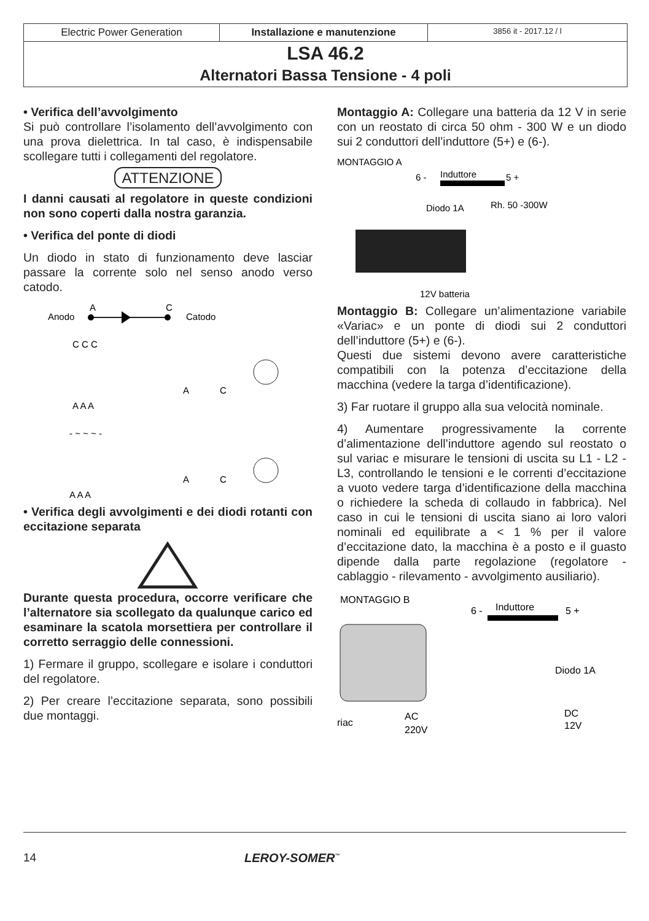Electric Power Generation Installazione e manutenzione
3856 it - 2017.12 / l
LSA 46.2
Alternatori Bassa Tensione - 4 poli
• Verifica dell’avvolgimento
Si può controllare l’isolamento dell’avvolgimento con una prova dielettrica. In tal caso, è indispensabile scollegare tutti i collegamenti del regolatore.
ATTENZIONE
I danni causati al regolatore in queste condizioni non sono coperti dalla nostra garanzia.
• Verifica del ponte di diodi
Un diodo in stato di funzionamento deve lasciar passare la corrente solo nel senso anodo verso catodo.
Anodo
A
C
Catodo
C C C
A A A
- ~ ~ ~ -
A A A
A
C
A
C
• Verifica degli avvolgimenti e dei diodi rotanti con eccitazione separata
Durante questa procedura, occorre verificare che l’alternatore sia scollegato da qualunque carico ed esaminare la scatola morsettiera per controllare il corretto serraggio delle connessioni.
1) Fermare il gruppo, scollegare e isolare i conduttori del regolatore.
2) Per creare l’eccitazione separata, sono possibili due montaggi.
Montaggio A: Collegare una batteria da 12 V in serie con un reostato di circa 50 ohm - 300 W e un diodo sui 2 conduttori dell’induttore (5+) e (6-).
MONTAGGIO A
6 -
Induttore
5 +
Diodo 1A
Rh. 50 -300W
12V batteria
Montaggio B: Collegare un’alimentazione variabile «Variac» e un ponte di diodi sui 2 conduttori dell’induttore (5+) e (6-).
Questi due sistemi devono avere caratteristiche compatibili con la potenza d’eccitazione della macchina (vedere la targa d’identificazione).
3) Far ruotare il gruppo alla sua velocità nominale.
4) Aumentare progressivamente la corrente d’alimentazione dell’induttore agendo sul reostato o sul variac e misurare le tensioni di uscita su L1 - L2 - L3, controllando le tensioni e le correnti d’eccitazione a vuoto vedere targa d’identificazione della macchina o richiedere la scheda di collaudo in fabbrica). Nel caso in cui le tensioni di uscita siano ai loro valori nominali ed equilibrate a < 1 % per il valore d’eccitazione dato, la macchina è a posto e il guasto dipende dalla parte regolazione (regolatore - cablaggio - rilevamento - avvolgimento ausiliario).
MONTAGGIO B
6 -
Induttore
5 +
Diodo 1A
DC
12V
AC
220V
riac
14 LEROY-SOMER<sup>™</sup>